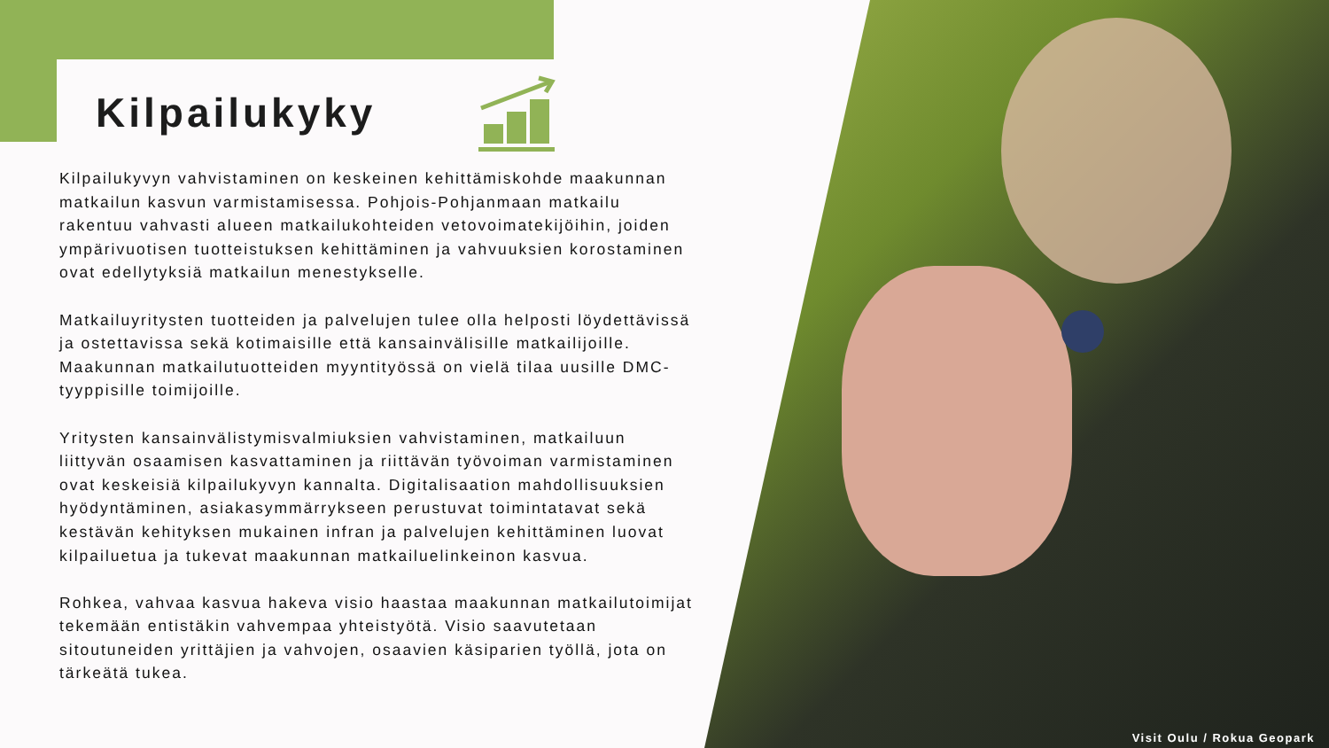Kilpailukyky
Kilpailukyvyn vahvistaminen on keskeinen kehittämiskohde maakunnan matkailun kasvun varmistamisessa. Pohjois-Pohjanmaan matkailu rakentuu vahvasti alueen matkailukohteiden vetovoimatekijöihin, joiden ympärivuotisen tuotteistuksen kehittäminen ja vahvuuksien korostaminen ovat edellytyksiä matkailun menestykselle.
Matkailuyritysten tuotteiden ja palvelujen tulee olla helposti löydettävissä ja ostettavissa sekä kotimaisille että kansainvälisille matkailijoille. Maakunnan matkailutuotteiden myyntityössä on vielä tilaa uusille DMC-tyyppisille toimijoille.
Yritysten kansainvälistymisvalmiuksien vahvistaminen, matkailuun liittyvän osaamisen kasvattaminen ja riittävän työvoiman varmistaminen ovat keskeisiä kilpailukyvyn kannalta. Digitalisaation mahdollisuuksien hyödyntäminen, asiakasymmärrykseen perustuvat toimintatavat sekä kestävän kehityksen mukainen infran ja palvelujen kehittäminen luovat kilpailuetua ja tukevat maakunnan matkailuelinkeinon kasvua.
Rohkea, vahvaa kasvua hakeva visio haastaa maakunnan matkailutoimijat tekemään entistäkin vahvempaa yhteistyötä. Visio saavutetaan sitoutuneiden yrittäjien ja vahvojen, osaavien käsiparien työllä, jota on tärkeätä tukea.
Visit Oulu / Rokua Geopark